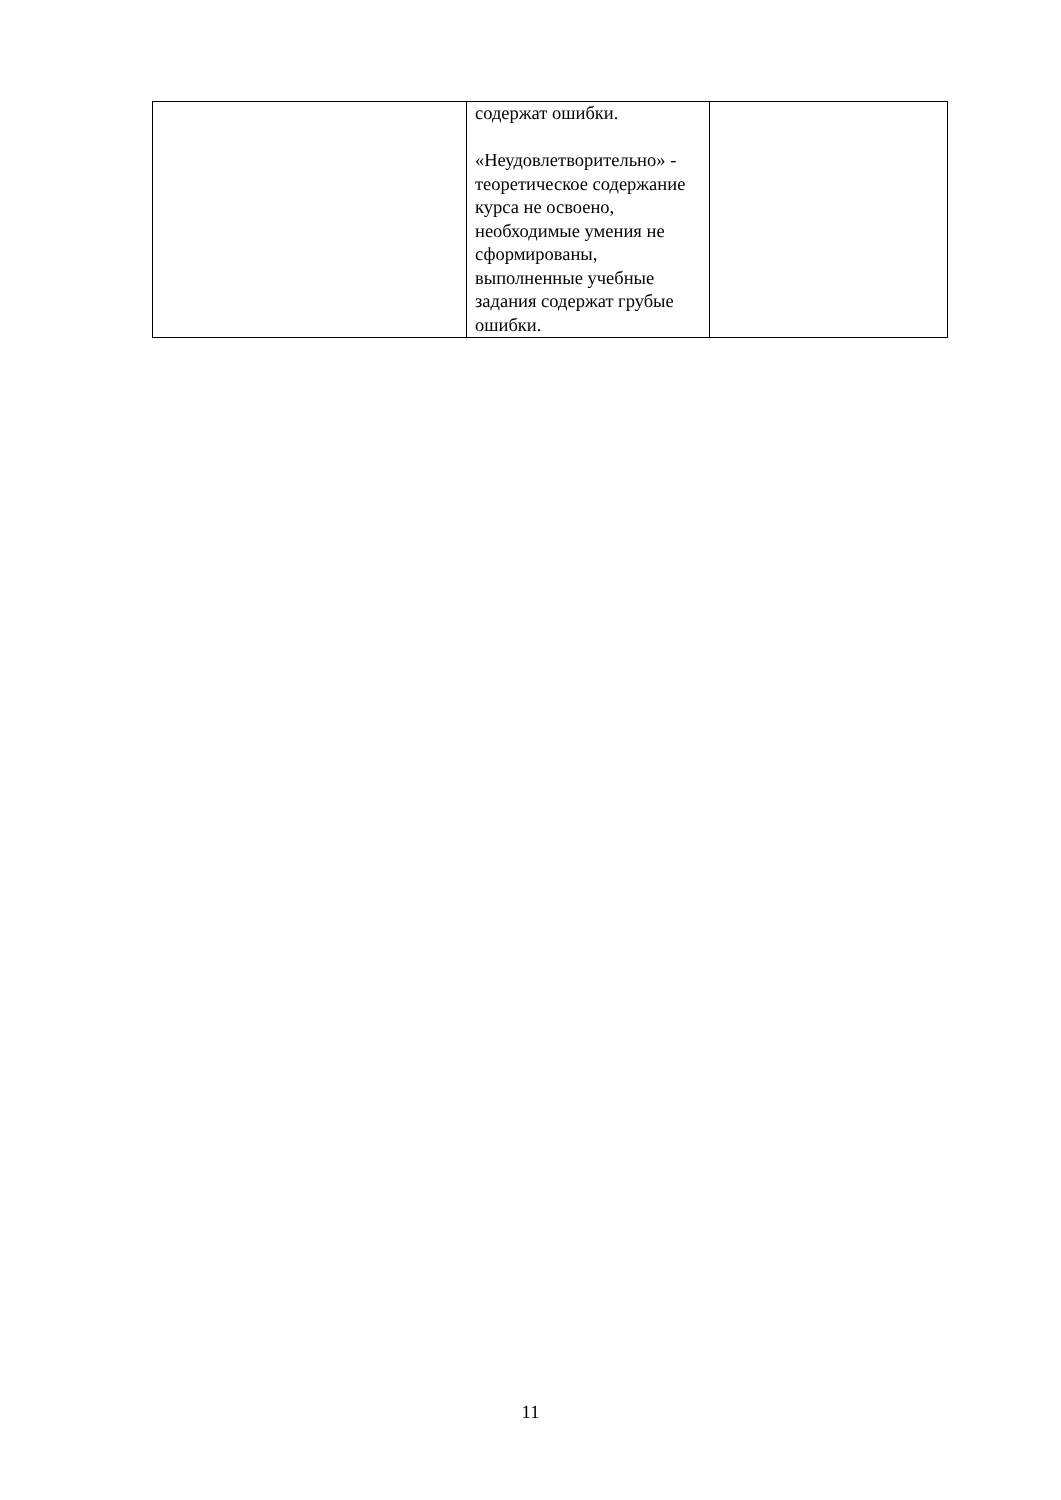| | содержат ошибки. «Неудовлетворительно» - теоретическое содержание курса не освоено, необходимые умения не сформированы, выполненные учебные задания содержат грубые ошибки. | |
11